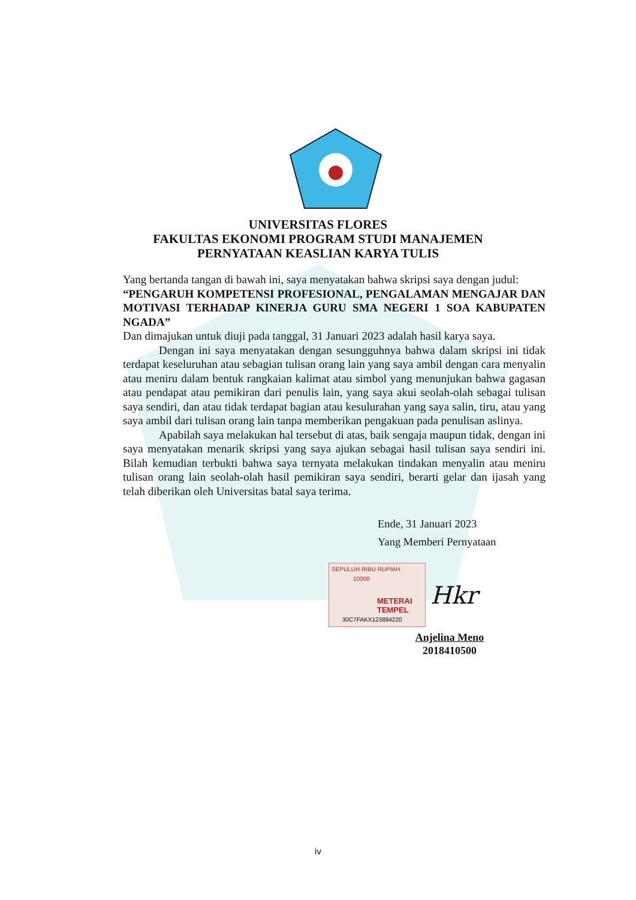UNIVERSITAS FLORES
FAKULTAS EKONOMI PROGRAM STUDI MANAJEMEN
PERNYATAAN KEASLIAN KARYA TULIS
Yang bertanda tangan di bawah ini, saya menyatakan bahwa skripsi saya dengan judul:
“PENGARUH KOMPETENSI PROFESIONAL, PENGALAMAN MENGAJAR DAN MOTIVASI TERHADAP KINERJA GURU SMA NEGERI 1 SOA KABUPATEN NGADA”
Dan dimajukan untuk diuji pada tanggal, 31 Januari 2023 adalah hasil karya saya.
Dengan ini saya menyatakan dengan sesungguhnya bahwa dalam skripsi ini tidak terdapat keseluruhan atau sebagian tulisan orang lain yang saya ambil dengan cara menyalin atau meniru dalam bentuk rangkaian kalimat atau simbol yang menunjukan bahwa gagasan atau pendapat atau pemikiran dari penulis lain, yang saya akui seolah-olah sebagai tulisan saya sendiri, dan atau tidak terdapat bagian atau kesulurahan yang saya salin, tiru, atau yang saya ambil dari tulisan orang lain tanpa memberikan pengakuan pada penulisan aslinya.
Apabilah saya melakukan hal tersebut di atas, baik sengaja maupun tidak, dengan ini saya menyatakan menarik skripsi yang saya ajukan sebagai hasil tulisan saya sendiri ini. Bilah kemudian terbukti bahwa saya ternyata melakukan tindakan menyalin atau meniru tulisan orang lain seolah-olah hasil pemikiran saya sendiri, berarti gelar dan ijasah yang telah diberikan oleh Universitas batal saya terima.
Ende, 31 Januari 2023
Yang Memberi Pernyataan
SEPULUH RIBU RUPIAH
10000
METERAI TEMPEL
30C7FAKX123894220
Hkr
Anjelina Meno
2018410500
iv